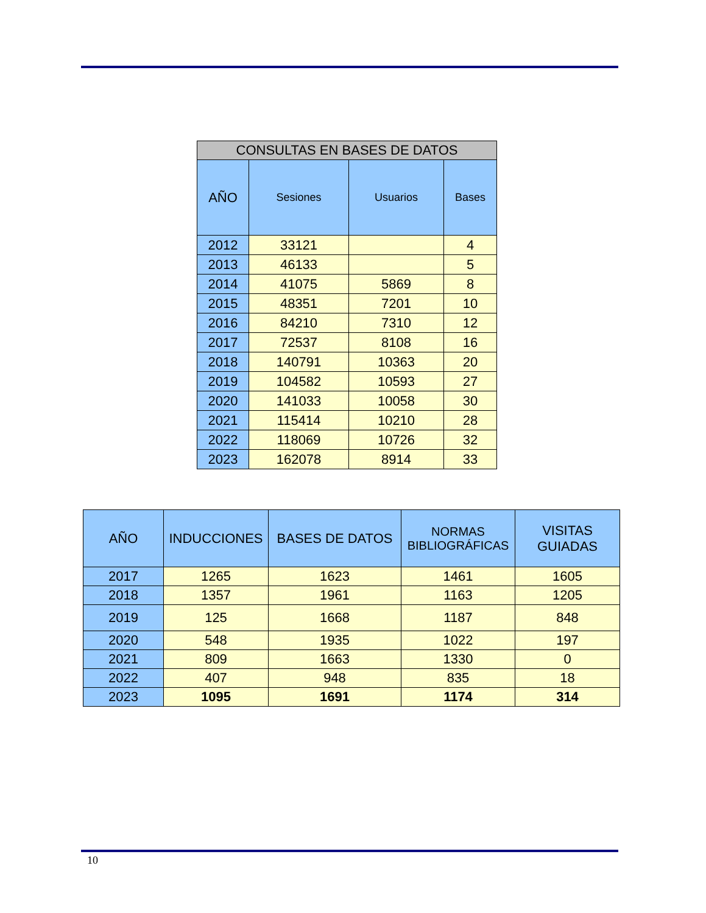| CONSULTAS EN BASES DE DATOS | | | |
| --- | --- | --- | --- |
| AÑO | Sesiones | Usuarios | Bases |
| 2012 | 33121 | | 4 |
| 2013 | 46133 | | 5 |
| 2014 | 41075 | 5869 | 8 |
| 2015 | 48351 | 7201 | 10 |
| 2016 | 84210 | 7310 | 12 |
| 2017 | 72537 | 8108 | 16 |
| 2018 | 140791 | 10363 | 20 |
| 2019 | 104582 | 10593 | 27 |
| 2020 | 141033 | 10058 | 30 |
| 2021 | 115414 | 10210 | 28 |
| 2022 | 118069 | 10726 | 32 |
| 2023 | 162078 | 8914 | 33 |
| AÑO | INDUCCIONES | BASES DE DATOS | NORMAS BIBLIOGRÁFICAS | VISITAS GUIADAS |
| --- | --- | --- | --- | --- |
| 2017 | 1265 | 1623 | 1461 | 1605 |
| 2018 | 1357 | 1961 | 1163 | 1205 |
| 2019 | 125 | 1668 | 1187 | 848 |
| 2020 | 548 | 1935 | 1022 | 197 |
| 2021 | 809 | 1663 | 1330 | 0 |
| 2022 | 407 | 948 | 835 | 18 |
| 2023 | 1095 | 1691 | 1174 | 314 |
10